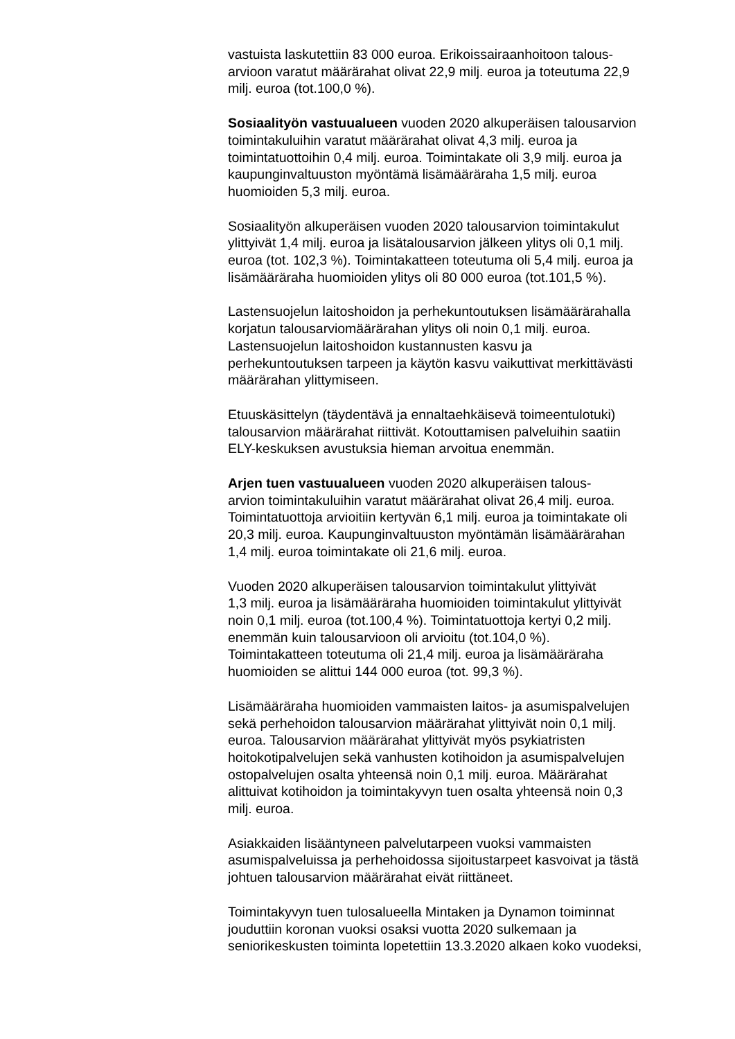vastuista laskutettiin 83 000 euroa. Erikoissairaanhoitoon talous-
arvioon varatut määrärahat olivat 22,9 milj. euroa ja toteutuma 22,9
milj. euroa (tot.100,0 %).
Sosiaalityön vastuualueen vuoden 2020 alkuperäisen talousarvion
toimintakuluihin varatut määrärahat olivat 4,3 milj. euroa ja
toimintatuottoihin 0,4 milj. euroa. Toimintakate oli 3,9 milj. euroa ja
kaupunginvaltuuston myöntämä lisämääräraha 1,5 milj. euroa
huomioiden 5,3 milj. euroa.
Sosiaalityön alkuperäisen vuoden 2020 talousarvion toimintakulut
ylittyivät 1,4 milj. euroa ja lisätalousarvion jälkeen ylitys oli 0,1 milj.
euroa (tot. 102,3 %). Toimintakatteen toteutuma oli 5,4 milj. euroa ja
lisämääräraha huomioiden ylitys oli 80 000 euroa (tot.101,5 %).
Lastensuojelun laitoshoidon ja perhekuntoutuksen lisämäärärahalla
korjatun talousarviomäärärahan ylitys oli noin 0,1 milj. euroa.
Lastensuojelun laitoshoidon kustannusten kasvu ja
perhekuntoutuksen tarpeen ja käytön kasvu vaikuttivat merkittävästi
määrärahan ylittymiseen.
Etuuskäsittelyn (täydentävä ja ennaltaehkäisevä toimeentulotuki)
talousarvion määrärahat riittivät. Kotouttamisen palveluihin saatiin
ELY-keskuksen avustuksia hieman arvoitua enemmän.
Arjen tuen vastuualueen vuoden 2020 alkuperäisen talous-
arvion toimintakuluihin varatut määrärahat olivat 26,4 milj. euroa.
Toimintatuottoja arvioitiin kertyvän 6,1 milj. euroa ja toimintakate oli
20,3 milj. euroa. Kaupunginvaltuuston myöntämän lisämäärärahan
1,4 milj. euroa toimintakate oli 21,6 milj. euroa.
Vuoden 2020 alkuperäisen talousarvion toimintakulut ylittyivät
1,3 milj. euroa ja lisämääräraha huomioiden toimintakulut ylittyivät
noin 0,1 milj. euroa (tot.100,4 %). Toimintatuottoja kertyi 0,2 milj.
enemmän kuin talousarvioon oli arvioitu (tot.104,0 %).
Toimintakatteen toteutuma oli 21,4 milj. euroa ja lisämääräraha
huomioiden se alittui 144 000 euroa (tot. 99,3 %).
Lisämääräraha huomioiden vammaisten laitos- ja asumispalvelujen
sekä perhehoidon talousarvion määrärahat ylittyivät noin 0,1 milj.
euroa. Talousarvion määrärahat ylittyivät myös psykiatristen
hoitokotipalvelujen sekä vanhusten kotihoidon ja asumispalvelujen
ostopalvelujen osalta yhteensä noin 0,1 milj. euroa. Määrärahat
alittuivat kotihoidon ja toimintakyvyn tuen osalta yhteensä noin 0,3
milj. euroa.
Asiakkaiden lisääntyneen palvelutarpeen vuoksi vammaisten
asumispalveluissa ja perhehoidossa sijoitustarpeet kasvoivat ja tästä
johtuen talousarvion määrärahat eivät riittäneet.
Toimintakyvyn tuen tulosalueella Mintaken ja Dynamon toiminnat
jouduttiin koronan vuoksi osaksi vuotta 2020 sulkemaan ja
seniorikeskusten toiminta lopetettiin 13.3.2020 alkaen koko vuodeksi,